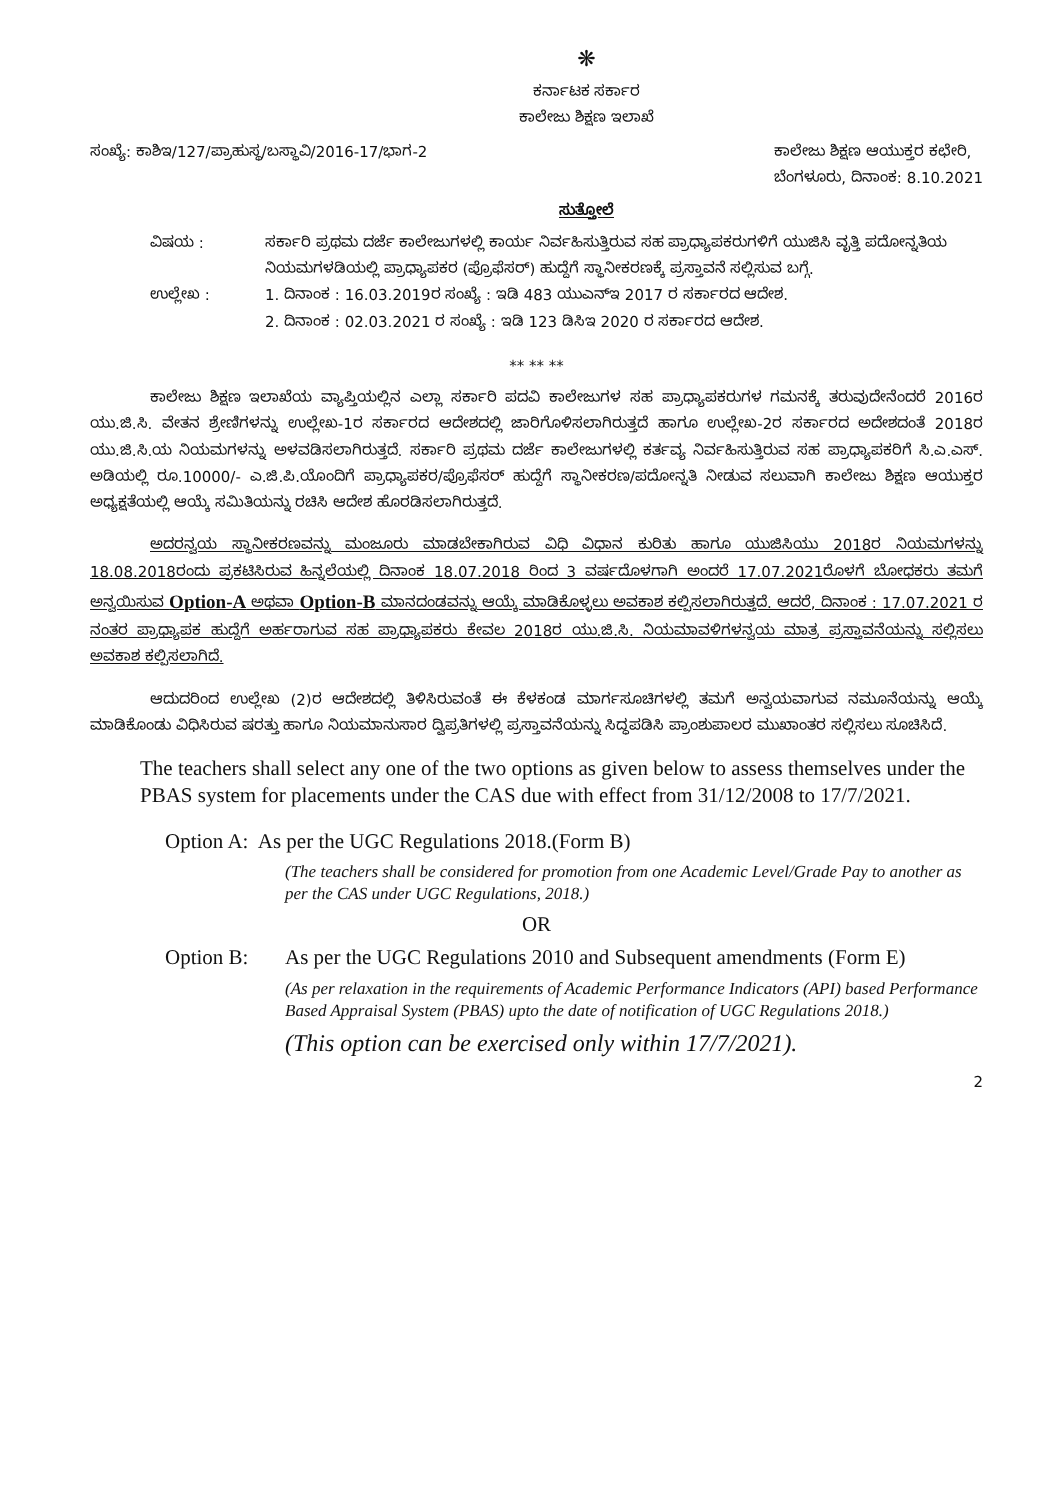❋
ಕರ್ನಾಟಕ ಸರ್ಕಾರ
ಕಾಲೇಜು ಶಿಕ್ಷಣ ಇಲಾಖೆ
ಸಂಖ್ಯೆ: ಕಾಶಿಇ/127/ಪ್ರಾಹುಸ್ಥ/ಬಸ್ಥಾವಿ/2016-17/ಭಾಗ-2
ಕಾಲೇಜು ಶಿಕ್ಷಣ ಆಯುಕ್ತರ ಕಛೇರಿ,
ಬೆಂಗಳೂರು, ದಿನಾಂಕ: 8.10.2021
ಸುತ್ತೋಲೆ
ವಿಷಯ : ಸರ್ಕಾರಿ ಪ್ರಥಮ ದರ್ಜೆ ಕಾಲೇಜುಗಳಲ್ಲಿ ಕಾರ್ಯ ನಿರ್ವಹಿಸುತ್ತಿರುವ ಸಹ ಪ್ರಾಧ್ಯಾಪಕರುಗಳಿಗೆ ಯುಜಿಸಿ ವೃತ್ತಿ ಪದೋನ್ನತಿಯ ನಿಯಮಗಳಡಿಯಲ್ಲಿ ಪ್ರಾಧ್ಯಾಪಕರ (ಪ್ರೊಫೆಸರ್) ಹುದ್ದೆಗೆ ಸ್ಥಾನೀಕರಣಕ್ಕೆ ಪ್ರಸ್ತಾವನೆ ಸಲ್ಲಿಸುವ ಬಗ್ಗೆ.
ಉಲ್ಲೇಖ : 1. ದಿನಾಂಕ : 16.03.2019ರ ಸಂಖ್ಯೆ : ಇಡಿ 483 ಯುಎನ್ಇ 2017 ರ ಸರ್ಕಾರದ ಆದೇಶ.
2. ದಿನಾಂಕ : 02.03.2021 ರ ಸಂಖ್ಯೆ : ಇಡಿ 123 ಡಿಸಿಇ 2020 ರ ಸರ್ಕಾರದ ಆದೇಶ.
** ** **
ಕಾಲೇಜು ಶಿಕ್ಷಣ ಇಲಾಖೆಯ ವ್ಯಾಪ್ತಿಯಲ್ಲಿನ ಎಲ್ಲಾ ಸರ್ಕಾರಿ ಪದವಿ ಕಾಲೇಜುಗಳ ಸಹ ಪ್ರಾಧ್ಯಾಪಕರುಗಳ ಗಮನಕ್ಕೆ ತರುವುದೇನೆಂದರೆ 2016ರ ಯು.ಜಿ.ಸಿ. ವೇತನ ಶ್ರೇಣಿಗಳನ್ನು ಉಲ್ಲೇಖ-1ರ ಸರ್ಕಾರದ ಆದೇಶದಲ್ಲಿ ಜಾರಿಗೊಳಿಸಲಾಗಿರುತ್ತದೆ ಹಾಗೂ ಉಲ್ಲೇಖ-2ರ ಸರ್ಕಾರದ ಅದೇಶದಂತೆ 2018ರ ಯು.ಜಿ.ಸಿ.ಯ ನಿಯಮಗಳನ್ನು ಅಳವಡಿಸಲಾಗಿರುತ್ತದೆ. ಸರ್ಕಾರಿ ಪ್ರಥಮ ದರ್ಜೆ ಕಾಲೇಜುಗಳಲ್ಲಿ ಕರ್ತವ್ಯ ನಿರ್ವಹಿಸುತ್ತಿರುವ ಸಹ ಪ್ರಾಧ್ಯಾಪಕರಿಗೆ ಸಿ.ಎ.ಎಸ್. ಅಡಿಯಲ್ಲಿ ರೂ.10000/- ಎ.ಜಿ.ಪಿ.ಯೊಂದಿಗೆ ಪ್ರಾಧ್ಯಾಪಕರ/ಪ್ರೊಫೆಸರ್ ಹುದ್ದೆಗೆ ಸ್ಥಾನೀಕರಣ/ಪದೋನ್ನತಿ ನೀಡುವ ಸಲುವಾಗಿ ಕಾಲೇಜು ಶಿಕ್ಷಣ ಆಯುಕ್ತರ ಅಧ್ಯಕ್ಷತೆಯಲ್ಲಿ ಆಯ್ಕೆ ಸಮಿತಿಯನ್ನು ರಚಿಸಿ ಆದೇಶ ಹೊರಡಿಸಲಾಗಿರುತ್ತದೆ.
ಅದರನ್ವಯ ಸ್ಥಾನೀಕರಣವನ್ನು ಮಂಜೂರು ಮಾಡಬೇಕಾಗಿರುವ ವಿಧಿ ವಿಧಾನ ಕುರಿತು ಹಾಗೂ ಯುಜಿಸಿಯು 2018ರ ನಿಯಮಗಳನ್ನು 18.08.2018ರಂದು ಪ್ರಕಟಿಸಿರುವ ಹಿನ್ನಲೆಯಲ್ಲಿ ದಿನಾಂಕ 18.07.2018 ರಿಂದ 3 ವರ್ಷದೊಳಗಾಗಿ ಅಂದರೆ 17.07.2021ರೊಳಗೆ ಬೋಧಕರು ತಮಗೆ ಅನ್ವಯಿಸುವ Option-A ಅಥವಾ Option-B ಮಾನದಂಡವನ್ನು ಆಯ್ಕೆ ಮಾಡಿಕೊಳ್ಳಲು ಅವಕಾಶ ಕಲ್ಪಿಸಲಾಗಿರುತ್ತದೆ. ಆದರೆ, ದಿನಾಂಕ : 17.07.2021 ರ ನಂತರ ಪ್ರಾಧ್ಯಾಪಕ ಹುದ್ದೆಗೆ ಅರ್ಹರಾಗುವ ಸಹ ಪ್ರಾಧ್ಯಾಪಕರು ಕೇವಲ 2018ರ ಯು.ಜಿ.ಸಿ. ನಿಯಮಾವಳಿಗಳನ್ವಯ ಮಾತ್ರ ಪ್ರಸ್ತಾವನೆಯನ್ನು ಸಲ್ಲಿಸಲು ಅವಕಾಶ ಕಲ್ಪಿಸಲಾಗಿದೆ.
ಆದುದರಿಂದ ಉಲ್ಲೇಖ (2)ರ ಆದೇಶದಲ್ಲಿ ತಿಳಿಸಿರುವಂತೆ ಈ ಕೆಳಕಂಡ ಮಾರ್ಗಸೂಚಿಗಳಲ್ಲಿ ತಮಗೆ ಅನ್ವಯವಾಗುವ ನಮೂನೆಯನ್ನು ಆಯ್ಕೆ ಮಾಡಿಕೊಂಡು ವಿಧಿಸಿರುವ ಷರತ್ತು ಹಾಗೂ ನಿಯಮಾನುಸಾರ ದ್ವಿಪ್ರತಿಗಳಲ್ಲಿ ಪ್ರಸ್ತಾವನೆಯನ್ನು ಸಿದ್ಧಪಡಿಸಿ ಪ್ರಾಂಶುಪಾಲರ ಮುಖಾಂತರ ಸಲ್ಲಿಸಲು ಸೂಚಿಸಿದೆ.
The teachers shall select any one of the two options as given below to assess themselves under the PBAS system for placements under the CAS due with effect from 31/12/2008 to 17/7/2021.
Option A: As per the UGC Regulations 2018.(Form B)
(The teachers shall be considered for promotion from one Academic Level/Grade Pay to another as per the CAS under UGC Regulations, 2018.)
OR
Option B: As per the UGC Regulations 2010 and Subsequent amendments (Form E)
(As per relaxation in the requirements of Academic Performance Indicators (API) based Performance Based Appraisal System (PBAS) upto the date of notification of UGC Regulations 2018.)
(This option can be exercised only within 17/7/2021).
2